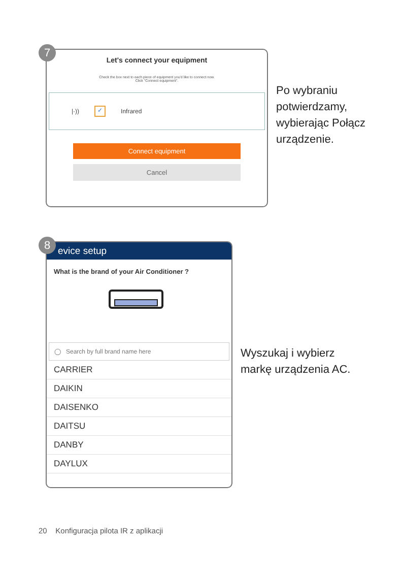Let's connect your equipment
Check the box next to each piece of equipment you'd like to connect now.
Click "Connect equipment".
|·)) ✓ Infrared
Connect equipment
Cancel
Po wybraniu
potwierdzamy,
wybierając Połącz
urządzenie.
7
evice setup
What is the brand of your Air Conditioner ?
◯ Search by full brand name here
CARRIER
DAIKIN
DAISENKO
DAITSU
DANBY
DAYLUX
Wyszukaj i wybierz
markę urządzenia AC.
8
20 Konfiguracja pilota IR z aplikacji